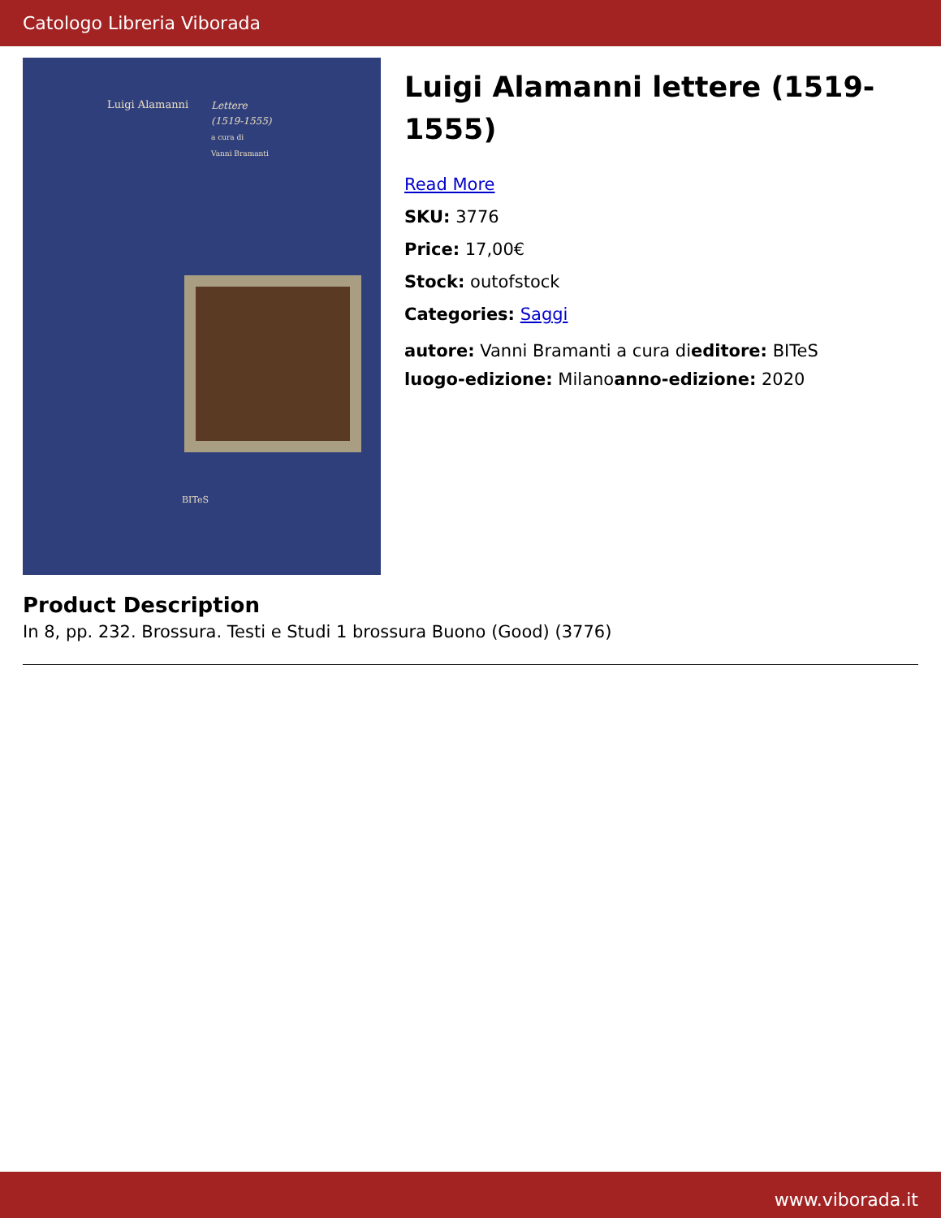Catologo Libreria Viborada
Luigi Alamanni
Lettere
(1519-1555)
a cura di
Vanni Bramanti
BITeS
Luigi Alamanni lettere (1519-1555)
Read More
SKU: 3776
Price: 17,00€
Stock: outofstock
Categories: Saggi
autore: Vanni Bramanti a cura dieditore: BITeS
luogo-edizione: Milanoanno-edizione: 2020
Product Description
In 8, pp. 232. Brossura. Testi e Studi 1 brossura Buono (Good) (3776)
www.viborada.it